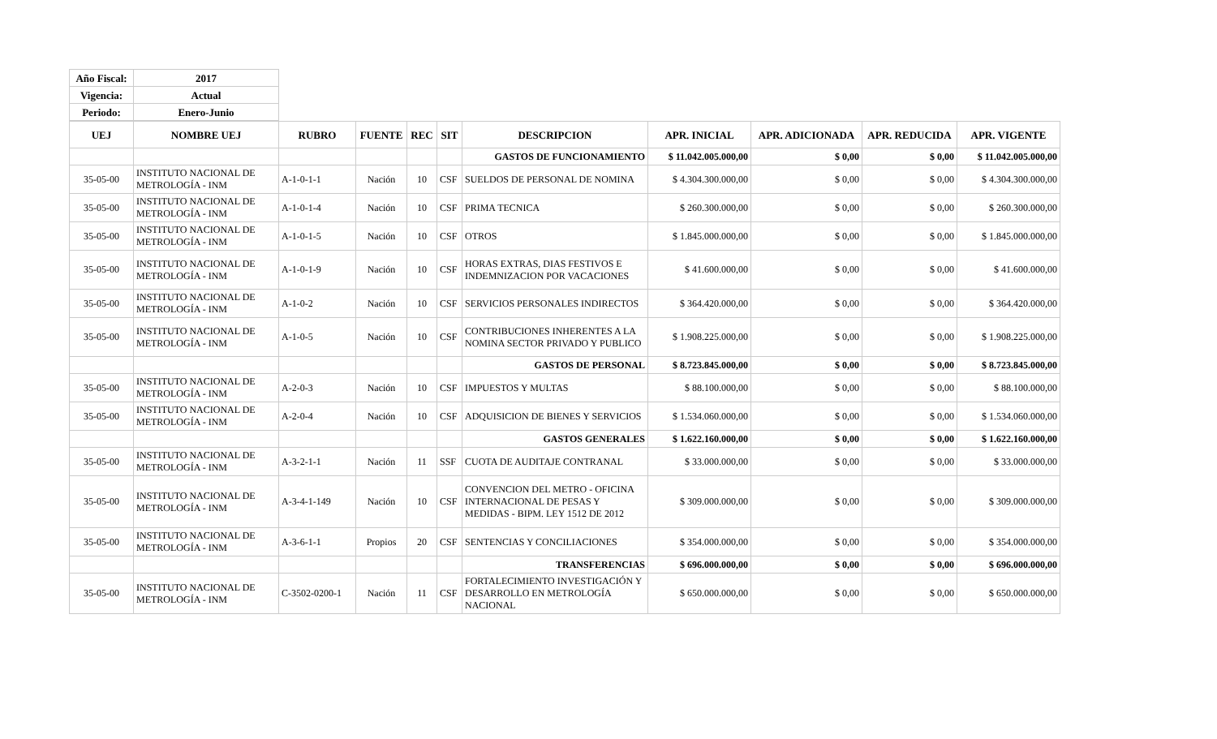| Año Fiscal: | 2017 |
| --- | --- |
| Vigencia: | Actual |
| Periodo: | Enero-Junio |
| UEJ | NOMBRE UEJ | RUBRO | FUENTE | REC | SIT | DESCRIPCION | APR. INICIAL | APR. ADICIONADA | APR. REDUCIDA | APR. VIGENTE |
| --- | --- | --- | --- | --- | --- | --- | --- | --- | --- | --- |
| | | | | | | GASTOS DE FUNCIONAMIENTO | $ 11.042.005.000,00 | $ 0,00 | $ 0,00 | $ 11.042.005.000,00 |
| 35-05-00 | INSTITUTO NACIONAL DE METROLOGÍA - INM | A-1-0-1-1 | Nación | 10 | CSF | SUELDOS DE PERSONAL DE NOMINA | $ 4.304.300.000,00 | $ 0,00 | $ 0,00 | $ 4.304.300.000,00 |
| 35-05-00 | INSTITUTO NACIONAL DE METROLOGÍA - INM | A-1-0-1-4 | Nación | 10 | CSF | PRIMA TECNICA | $ 260.300.000,00 | $ 0,00 | $ 0,00 | $ 260.300.000,00 |
| 35-05-00 | INSTITUTO NACIONAL DE METROLOGÍA - INM | A-1-0-1-5 | Nación | 10 | CSF | OTROS | $ 1.845.000.000,00 | $ 0,00 | $ 0,00 | $ 1.845.000.000,00 |
| 35-05-00 | INSTITUTO NACIONAL DE METROLOGÍA - INM | A-1-0-1-9 | Nación | 10 | CSF | HORAS EXTRAS, DIAS FESTIVOS E INDEMNIZACION POR VACACIONES | $ 41.600.000,00 | $ 0,00 | $ 0,00 | $ 41.600.000,00 |
| 35-05-00 | INSTITUTO NACIONAL DE METROLOGÍA - INM | A-1-0-2 | Nación | 10 | CSF | SERVICIOS PERSONALES INDIRECTOS | $ 364.420.000,00 | $ 0,00 | $ 0,00 | $ 364.420.000,00 |
| 35-05-00 | INSTITUTO NACIONAL DE METROLOGÍA - INM | A-1-0-5 | Nación | 10 | CSF | CONTRIBUCIONES INHERENTES A LA NOMINA SECTOR PRIVADO Y PUBLICO | $ 1.908.225.000,00 | $ 0,00 | $ 0,00 | $ 1.908.225.000,00 |
| | | | | | | GASTOS DE PERSONAL | $ 8.723.845.000,00 | $ 0,00 | $ 0,00 | $ 8.723.845.000,00 |
| 35-05-00 | INSTITUTO NACIONAL DE METROLOGÍA - INM | A-2-0-3 | Nación | 10 | CSF | IMPUESTOS Y MULTAS | $ 88.100.000,00 | $ 0,00 | $ 0,00 | $ 88.100.000,00 |
| 35-05-00 | INSTITUTO NACIONAL DE METROLOGÍA - INM | A-2-0-4 | Nación | 10 | CSF | ADQUISICION DE BIENES Y SERVICIOS | $ 1.534.060.000,00 | $ 0,00 | $ 0,00 | $ 1.534.060.000,00 |
| | | | | | | GASTOS GENERALES | $ 1.622.160.000,00 | $ 0,00 | $ 0,00 | $ 1.622.160.000,00 |
| 35-05-00 | INSTITUTO NACIONAL DE METROLOGÍA - INM | A-3-2-1-1 | Nación | 11 | SSF | CUOTA DE AUDITAJE CONTRANAL | $ 33.000.000,00 | $ 0,00 | $ 0,00 | $ 33.000.000,00 |
| 35-05-00 | INSTITUTO NACIONAL DE METROLOGÍA - INM | A-3-4-1-149 | Nación | 10 | CSF | CONVENCION DEL METRO - OFICINA INTERNACIONAL DE PESAS Y MEDIDAS - BIPM. LEY 1512 DE 2012 | $ 309.000.000,00 | $ 0,00 | $ 0,00 | $ 309.000.000,00 |
| 35-05-00 | INSTITUTO NACIONAL DE METROLOGÍA - INM | A-3-6-1-1 | Propios | 20 | CSF | SENTENCIAS Y CONCILIACIONES | $ 354.000.000,00 | $ 0,00 | $ 0,00 | $ 354.000.000,00 |
| | | | | | | TRANSFERENCIAS | $ 696.000.000,00 | $ 0,00 | $ 0,00 | $ 696.000.000,00 |
| 35-05-00 | INSTITUTO NACIONAL DE METROLOGÍA - INM | C-3502-0200-1 | Nación | 11 | CSF | FORTALECIMIENTO INVESTIGACIÓN Y DESARROLLO EN METROLOGÍA NACIONAL | $ 650.000.000,00 | $ 0,00 | $ 0,00 | $ 650.000.000,00 |